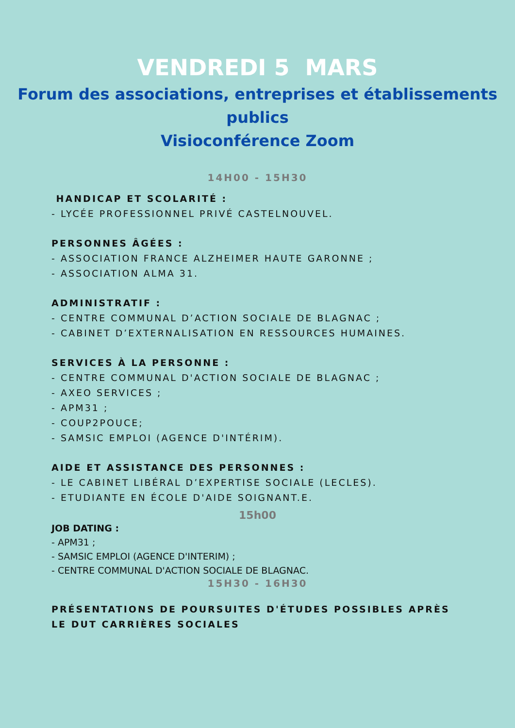VENDREDI 5 MARS
Forum des associations, entreprises et établissements publics
Visioconférence Zoom
14H00 - 15H30
HANDICAP ET SCOLARITÉ :
- LYCÉE PROFESSIONNEL PRIVÉ CASTELNOUVEL.
PERSONNES ÂGÉES :
- ASSOCIATION FRANCE ALZHEIMER HAUTE GARONNE ;
- ASSOCIATION ALMA 31.
ADMINISTRATIF :
- CENTRE COMMUNAL D’ACTION SOCIALE DE BLAGNAC ;
- CABINET D’EXTERNALISATION EN RESSOURCES HUMAINES.
SERVICES À LA PERSONNE :
- CENTRE COMMUNAL D'ACTION SOCIALE DE BLAGNAC ;
- AXEO SERVICES ;
- APM31 ;
- COUP2POUCE;
- SAMSIC EMPLOI (AGENCE D'INTÉRIM).
AIDE ET ASSISTANCE DES PERSONNES :
- LE CABINET LIBÉRAL D’EXPERTISE SOCIALE (LECLES).
- ETUDIANTE EN ÉCOLE D'AIDE SOIGNANT.E.
15h00
JOB DATING :
- APM31 ;
- SAMSIC EMPLOI (AGENCE D'INTERIM) ;
- CENTRE COMMUNAL D'ACTION SOCIALE DE BLAGNAC.
15H30 - 16H30
PRÉSENTATIONS DE POURSUITES D'ÉTUDES POSSIBLES APRÈS
LE DUT CARRIÈRES SOCIALES